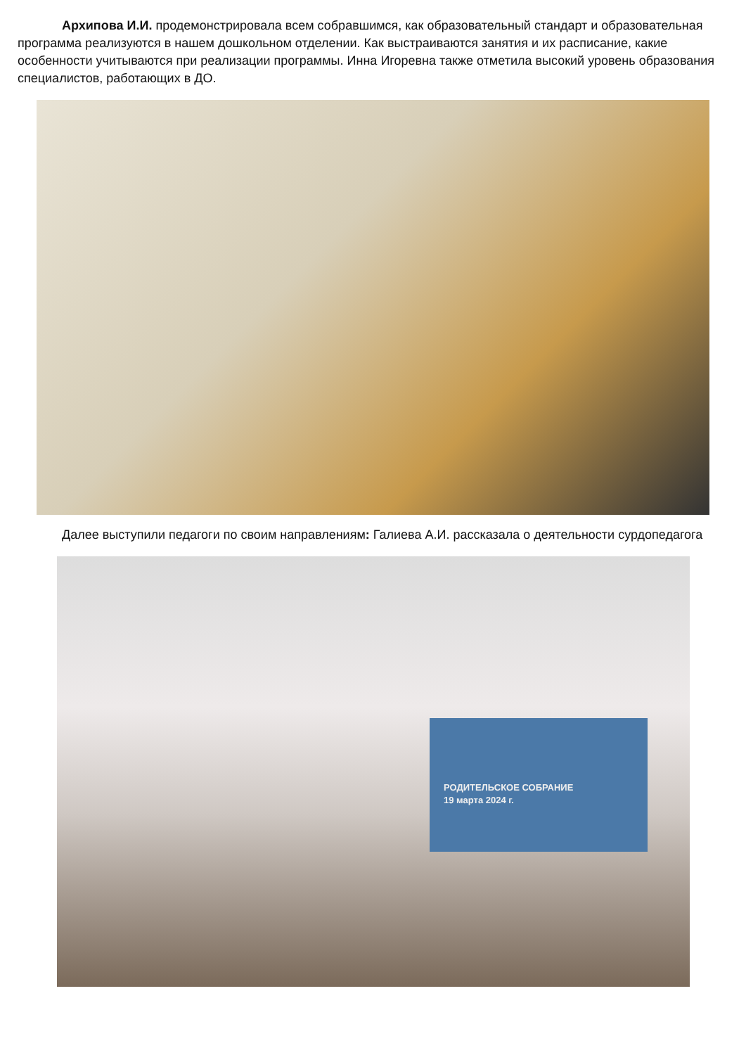Архипова И.И. продемонстрировала всем собравшимся, как образовательный стандарт и образовательная программа реализуются в нашем дошкольном отделении. Как выстраиваются занятия и их расписание, какие особенности учитываются при реализации программы. Инна Игоревна также отметила высокий уровень образования специалистов, работающих в ДО.
Далее выступили педагоги по своим направлениям: Галиева А.И. рассказала о деятельности сурдопедагога
РОДИТЕЛЬСКОЕ СОБРАНИЕ
19 марта 2024 г.